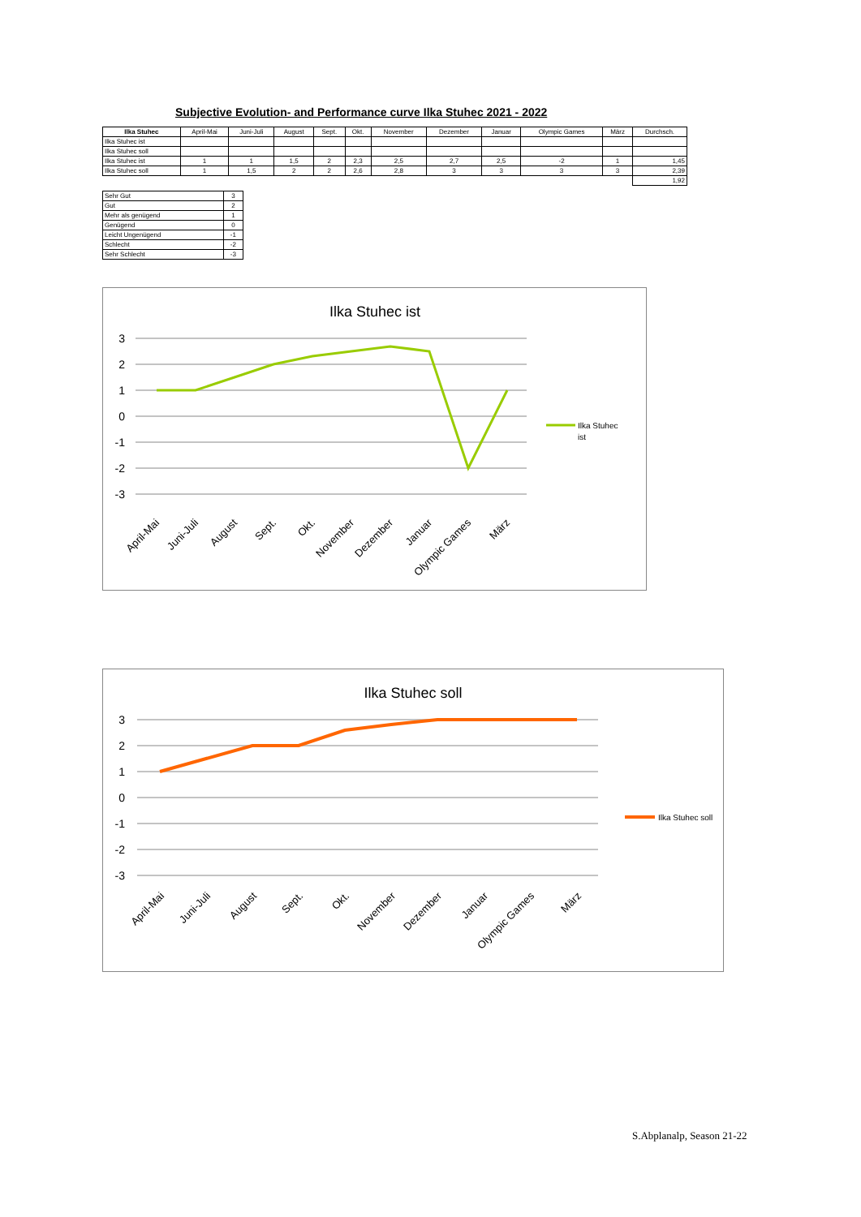Subjective Evolution- and Performance curve Ilka Stuhec 2021 - 2022
| Ilka Stuhec | April-Mai | Juni-Juli | August | Sept. | Okt. | November | Dezember | Januar | Olympic Games | März | Durchsch. |
| Ilka Stuhec ist | | | | | | | | | | | |
| Ilka Stuhec soll | | | | | | | | | | | |
| Ilka Stuhec ist | 1 | 1 | 1,5 | 2 | 2,3 | 2,5 | 2,7 | 2,5 | -2 | 1 | 1,45 |
| Ilka Stuhec soll | 1 | 1,5 | 2 | 2 | 2,6 | 2,8 | 3 | 3 | 3 | 3 | 2,39 |
| | | | | | | | | | | | 1,92 |
| Sehr Gut | 3 |
| Gut | 2 |
| Mehr als genügend | 1 |
| Genügend | 0 |
| Leicht Ungenügend | -1 |
| Schlecht | -2 |
| Sehr Schlecht | -3 |
Ilka Stuhec ist
3
2
1
0
-1
-2
-3
Ilka Stuhec
ist
April-Mai
Juni-Juli
August
Sept.
Okt.
November
Dezember
Januar
Olympic Games
März
Ilka Stuhec soll
3
2
1
0
-1
-2
-3
Ilka Stuhec soll
April-Mai
Juni-Juli
August
Sept.
Okt.
November
Dezember
Januar
Olympic Games
März
S.Abplanalp, Season 21-22